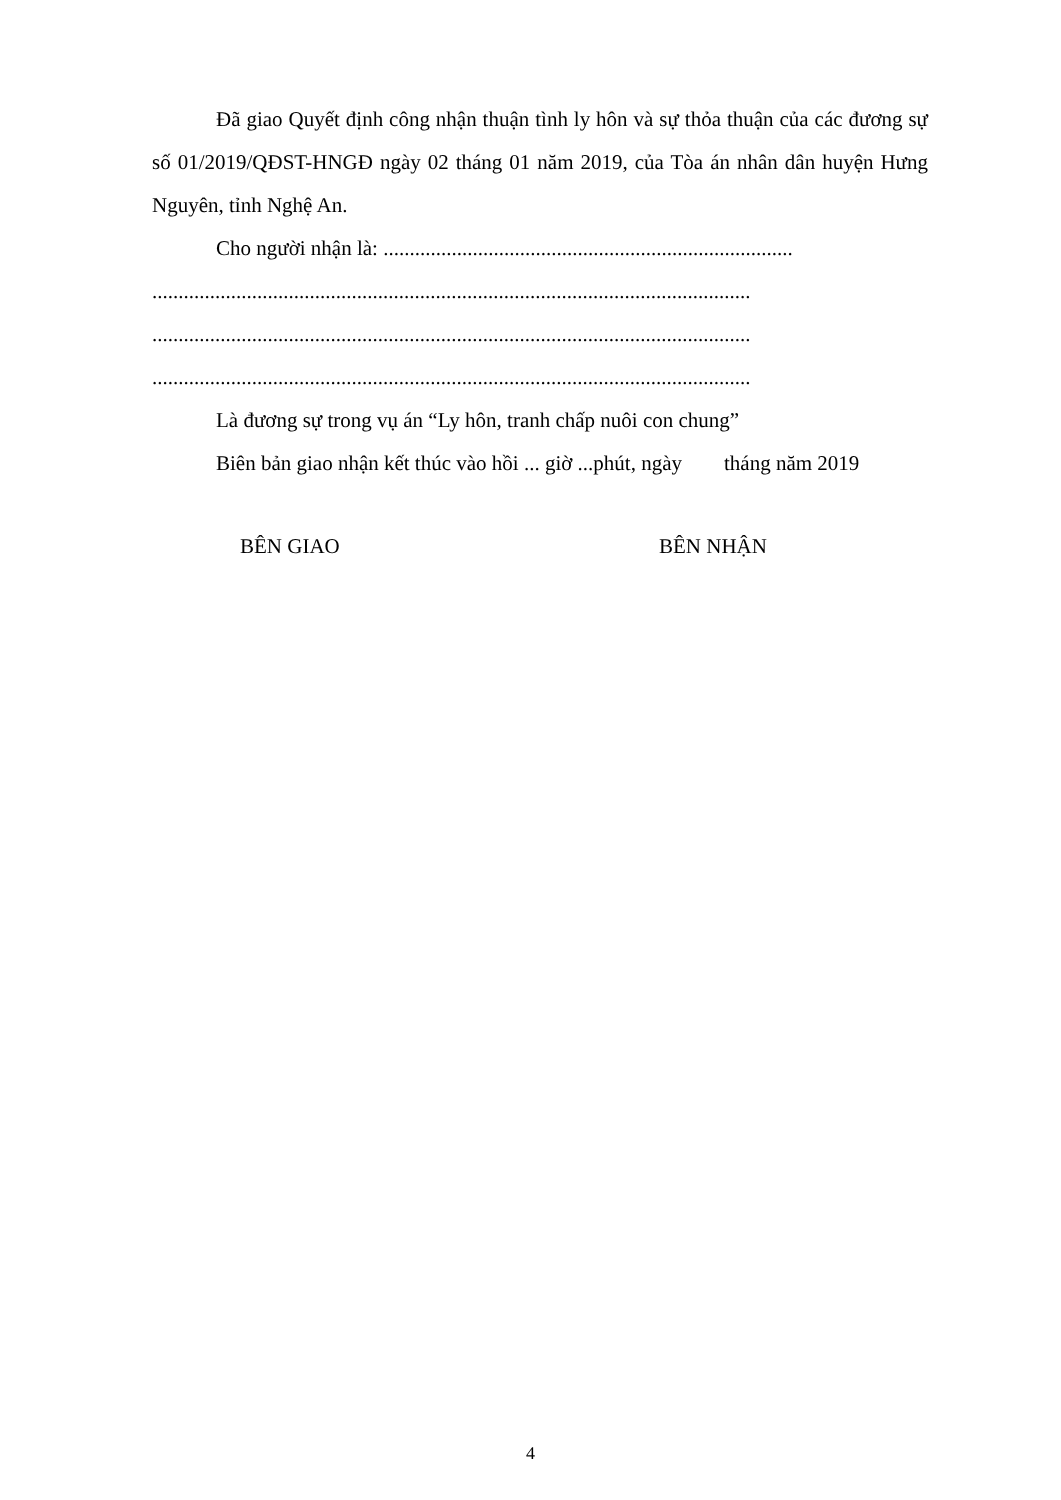Đã giao Quyết định công nhận thuận tình ly hôn và sự thỏa thuận của các đương sự số 01/2019/QĐST-HNGĐ ngày 02 tháng 01 năm 2019, của Tòa án nhân dân huyện Hưng Nguyên, tỉnh Nghệ An.
Cho người nhận là: ..............................................................................
..................................................................................................................
..................................................................................................................
..................................................................................................................
Là đương sự trong vụ án “Ly hôn, tranh chấp nuôi con chung”
Biên bản giao nhận kết thúc vào hồi ... giờ ...phút, ngày tháng năm 2019
BÊN GIAO BÊN NHẬN
4